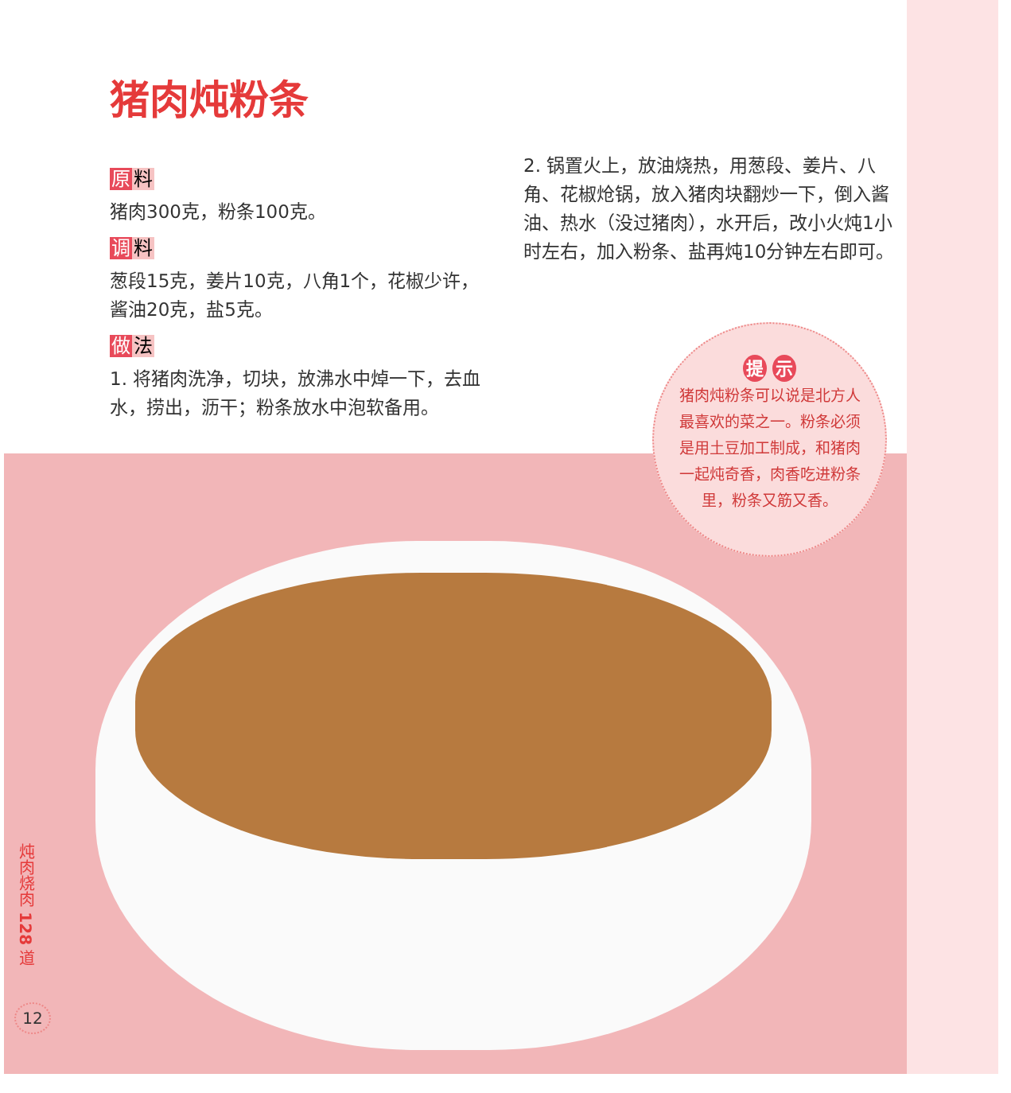猪肉炖粉条
原料
猪肉300克，粉条100克。
调料
葱段15克，姜片10克，八角1个，花椒少许，酱油20克，盐5克。
做法
1. 将猪肉洗净，切块，放沸水中焯一下，去血水，捞出，沥干；粉条放水中泡软备用。
2. 锅置火上，放油烧热，用葱段、姜片、八角、花椒炝锅，放入猪肉块翻炒一下，倒入酱油、热水（没过猪肉），水开后，改小火炖1小时左右，加入粉条、盐再炖10分钟左右即可。
提 示
猪肉炖粉条可以说是北方人最喜欢的菜之一。粉条必须是用土豆加工制成，和猪肉一起炖奇香，肉香吃进粉条里，粉条又筋又香。
炖肉烧肉 128 道
12